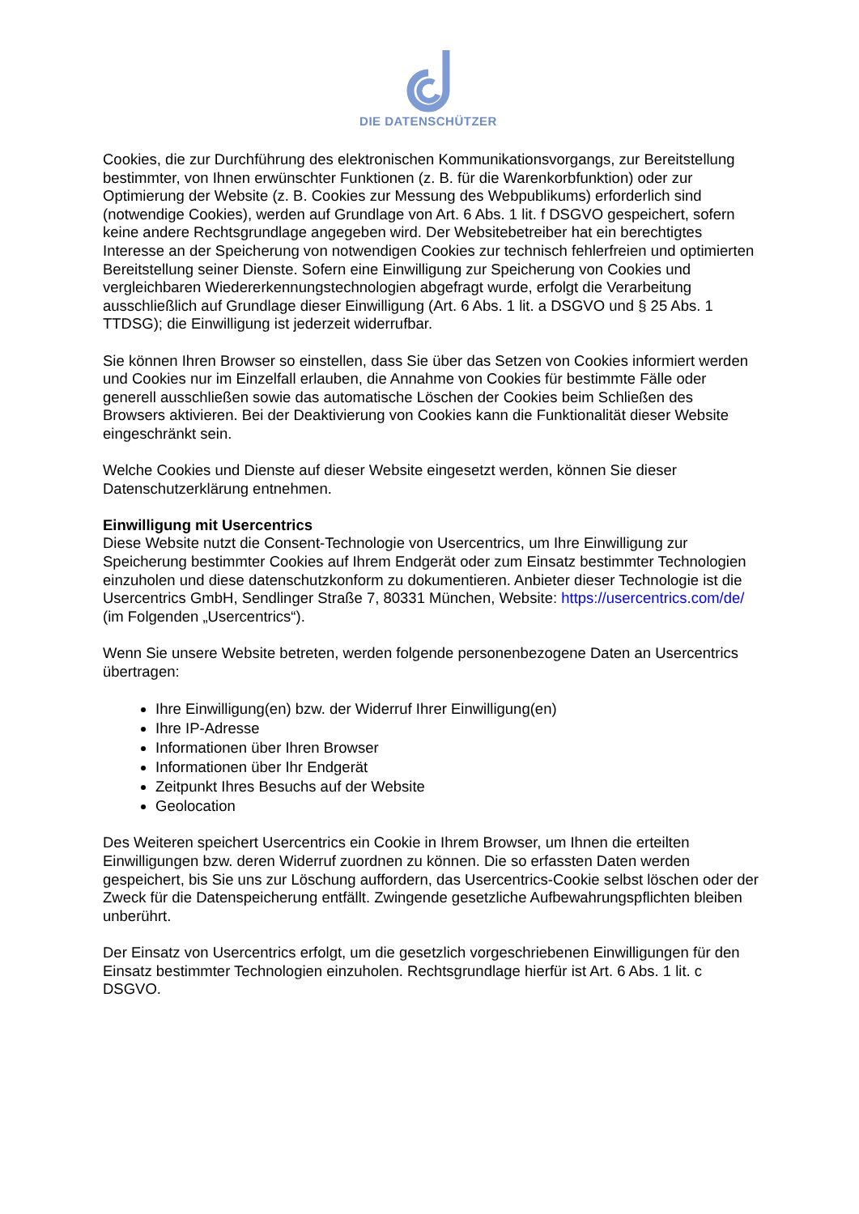DIE DATENSCHÜTZER
Cookies, die zur Durchführung des elektronischen Kommunikationsvorgangs, zur Bereitstellung bestimmter, von Ihnen erwünschter Funktionen (z. B. für die Warenkorbfunktion) oder zur Optimierung der Website (z. B. Cookies zur Messung des Webpublikums) erforderlich sind (notwendige Cookies), werden auf Grundlage von Art. 6 Abs. 1 lit. f DSGVO gespeichert, sofern keine andere Rechtsgrundlage angegeben wird. Der Websitebetreiber hat ein berechtigtes Interesse an der Speicherung von notwendigen Cookies zur technisch fehlerfreien und optimierten Bereitstellung seiner Dienste. Sofern eine Einwilligung zur Speicherung von Cookies und vergleichbaren Wiedererkennungstechnologien abgefragt wurde, erfolgt die Verarbeitung ausschließlich auf Grundlage dieser Einwilligung (Art. 6 Abs. 1 lit. a DSGVO und § 25 Abs. 1 TTDSG); die Einwilligung ist jederzeit widerrufbar.
Sie können Ihren Browser so einstellen, dass Sie über das Setzen von Cookies informiert werden und Cookies nur im Einzelfall erlauben, die Annahme von Cookies für bestimmte Fälle oder generell ausschließen sowie das automatische Löschen der Cookies beim Schließen des Browsers aktivieren. Bei der Deaktivierung von Cookies kann die Funktionalität dieser Website eingeschränkt sein.
Welche Cookies und Dienste auf dieser Website eingesetzt werden, können Sie dieser Datenschutzerklärung entnehmen.
Einwilligung mit Usercentrics
Diese Website nutzt die Consent-Technologie von Usercentrics, um Ihre Einwilligung zur Speicherung bestimmter Cookies auf Ihrem Endgerät oder zum Einsatz bestimmter Technologien einzuholen und diese datenschutzkonform zu dokumentieren. Anbieter dieser Technologie ist die Usercentrics GmbH, Sendlinger Straße 7, 80331 München, Website: https://usercentrics.com/de/ (im Folgenden „Usercentrics“).
Wenn Sie unsere Website betreten, werden folgende personenbezogene Daten an Usercentrics übertragen:
Ihre Einwilligung(en) bzw. der Widerruf Ihrer Einwilligung(en)
Ihre IP-Adresse
Informationen über Ihren Browser
Informationen über Ihr Endgerät
Zeitpunkt Ihres Besuchs auf der Website
Geolocation
Des Weiteren speichert Usercentrics ein Cookie in Ihrem Browser, um Ihnen die erteilten Einwilligungen bzw. deren Widerruf zuordnen zu können. Die so erfassten Daten werden gespeichert, bis Sie uns zur Löschung auffordern, das Usercentrics-Cookie selbst löschen oder der Zweck für die Datenspeicherung entfällt. Zwingende gesetzliche Aufbewahrungspflichten bleiben unberührt.
Der Einsatz von Usercentrics erfolgt, um die gesetzlich vorgeschriebenen Einwilligungen für den Einsatz bestimmter Technologien einzuholen. Rechtsgrundlage hierfür ist Art. 6 Abs. 1 lit. c DSGVO.